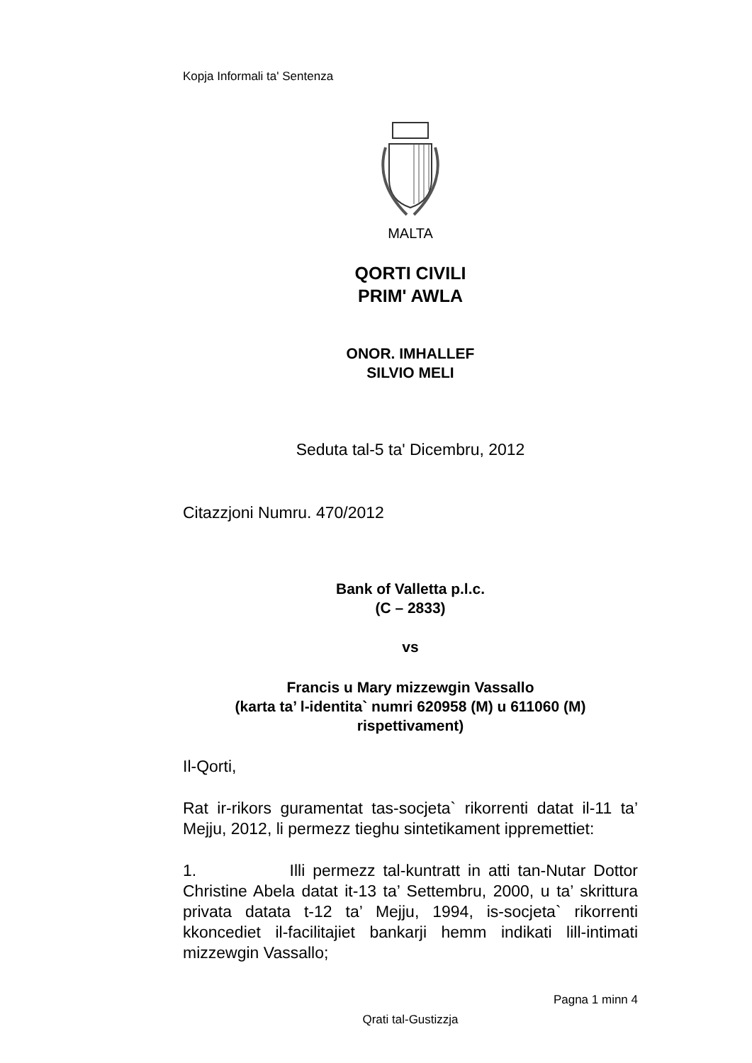Kopja Informali ta' Sentenza
MALTA
QORTI CIVILI
PRIM' AWLA
ONOR. IMHALLEF
SILVIO MELI
Seduta tal-5 ta' Dicembru, 2012
Citazzjoni Numru. 470/2012
Bank of Valletta p.l.c.
(C – 2833)
vs
Francis u Mary mizzewgin Vassallo
(karta ta’ l-identita` numri 620958 (M) u 611060 (M)
rispettivament)
Il-Qorti,
Rat ir-rikors guramentat tas-socjeta` rikorrenti datat il-11 ta’ Mejju, 2012, li permezz tieghu sintetikament ippremettiet:
1. Illi permezz tal-kuntratt in atti tan-Nutar Dottor Christine Abela datat it-13 ta’ Settembru, 2000, u ta’ skrittura privata datata t-12 ta’ Mejju, 1994, is-socjeta` rikorrenti kkoncediet il-facilitajiet bankarji hemm indikati lill-intimati mizzewgin Vassallo;
Pagna 1 minn 4
Qrati tal-Gustizzja